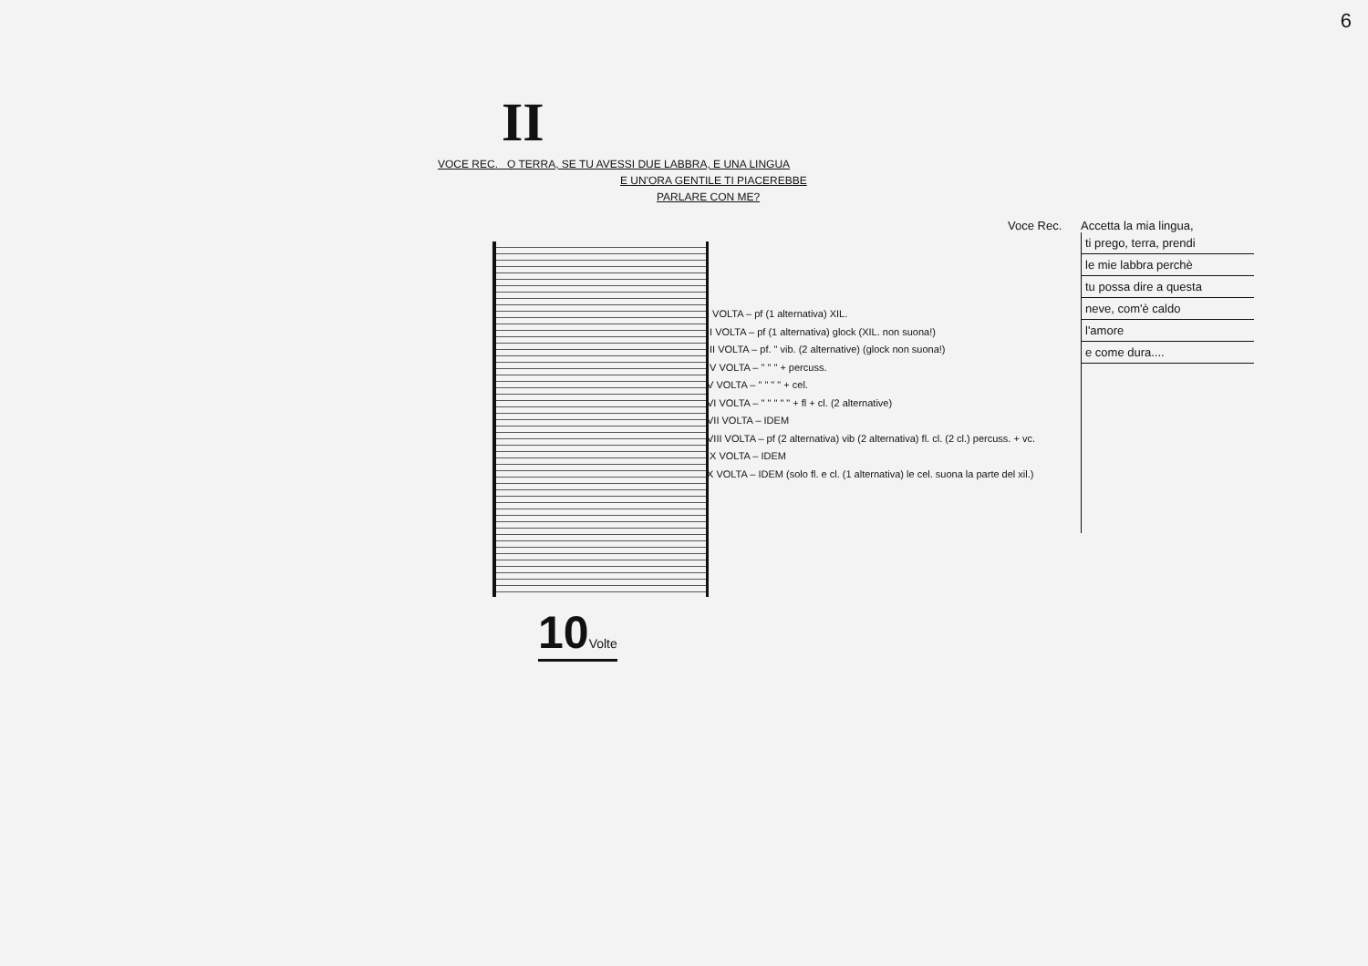6
II
VOCE REC. O TERRA, SE TU AVESSI DUE LABBRA, E UNA LINGUA
E UN'ORA GENTILE TI PIACEREBBE
PARLARE CON ME?
I VOLTA – pf (1 alternativa) XIL.
II VOLTA – pf (1 alternativa) glock (XIL. non suona!)
III VOLTA – pf. " vib. (2 alternative) (glock non suona!)
IV VOLTA – " " " + percuss.
V VOLTA – " " " " + cel.
VI VOLTA – " " " " " + fl + cl. (2 alternative)
VII VOLTA – IDEM
VIII VOLTA – pf (2 alternativa) vib (2 alternativa) fl. cl. (2 cl.) percuss. + vc.
IX VOLTA – IDEM
X VOLTA – IDEM (solo fl. e cl. (1 alternativa) le cel. suona la parte del xil.)
Voce Rec. Accetta la mia lingua,
ti prego, terra, prendi
le mie labbra perchè
tu possa dire a questa
neve, com'è caldo
l'amore
e come dura....
10Volte